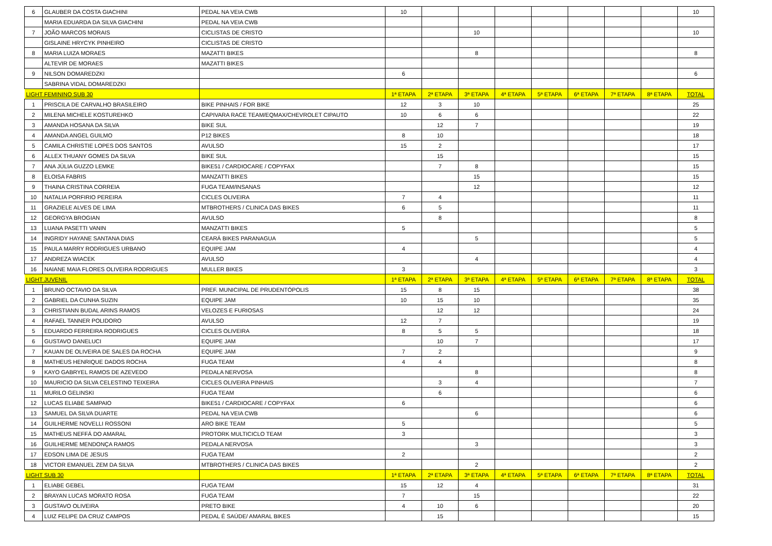| 6 | GLAUBER DA COSTA GIACHINI | PEDAL NA VEIA CWB | 10 | | | | | | | | 10 |
| | MARIA EDUARDA DA SILVA GIACHINI | PEDAL NA VEIA CWB | | | | | | | | | |
| 7 | JOÃO MARCOS MORAIS | CICLISTAS DE CRISTO | | | 10 | | | | | | 10 |
| | GISLAINE HRYCYK PINHEIRO | CICLISTAS DE CRISTO | | | | | | | | | |
| 8 | MARIA LUIZA MORAES | MAZATTI BIKES | | | 8 | | | | | | 8 |
| | ALTEVIR DE MORAES | MAZATTI BIKES | | | | | | | | | |
| 9 | NILSON DOMAREDZKI | | 6 | | | | | | | | 6 |
| | SABRINA VIDAL DOMAREDZKI | | | | | | | | | | |
| LIGHT FEMININO SUB 30 | | | 1ª ETAPA | 2ª ETAPA | 3ª ETAPA | 4ª ETAPA | 5ª ETAPA | 6ª ETAPA | 7ª ETAPA | 8ª ETAPA | TOTAL |
| 1 | PRISCILA DE CARVALHO BRASILEIRO | BIKE PINHAIS / FOR BIKE | 12 | 3 | 10 | | | | | | 25 |
| 2 | MILENA MICHELE KOSTUREHKO | CAPIVARA RACE TEAM/EQMAX/CHEVROLET CIPAUTO | 10 | 6 | 6 | | | | | | 22 |
| 3 | AMANDA HOSANA DA SILVA | BIKE SUL | | 12 | 7 | | | | | | 19 |
| 4 | AMANDA ANGEL GUILMO | P12 BIKES | 8 | 10 | | | | | | | 18 |
| 5 | CAMILA CHRISTIE LOPES DOS SANTOS | AVULSO | 15 | 2 | | | | | | | 17 |
| 6 | ALLEX THUANY GOMES DA SILVA | BIKE SUL | | 15 | | | | | | | 15 |
| 7 | ANA JÚLIA GUZZO LEMKE | BIKE51 / CARDIOCARE / COPYFAX | | 7 | 8 | | | | | | 15 |
| 8 | ELOISA FABRIS | MANZATTI BIKES | | | 15 | | | | | | 15 |
| 9 | THAINA CRISTINA CORREIA | FUGA TEAM/INSANAS | | | 12 | | | | | | 12 |
| 10 | NATALIA PORFIRIO PEREIRA | CICLES OLIVEIRA | 7 | 4 | | | | | | | 11 |
| 11 | GRAZIELE ALVES DE LIMA | MTBROTHERS / CLINICA DAS BIKES | 6 | 5 | | | | | | | 11 |
| 12 | GEORGYA BROGIAN | AVULSO | | 8 | | | | | | | 8 |
| 13 | LUANA PASETTI VANIN | MANZATTI BIKES | 5 | | | | | | | | 5 |
| 14 | INGRIDY HAYANE SANTANA DIAS | CEARÁ BIKES PARANAGUA | | | 5 | | | | | | 5 |
| 15 | PAULA MARRY RODRIGUES URBANO | EQUIPE JAM | 4 | | | | | | | | 4 |
| 17 | ANDREZA WIACEK | AVULSO | | | 4 | | | | | | 4 |
| 16 | NAIANE MAIA FLORES OLIVEIRA RODRIGUES | MULLER BIKES | 3 | | | | | | | | 3 |
| LIGHT JUVENIL | | | 1ª ETAPA | 2ª ETAPA | 3ª ETAPA | 4ª ETAPA | 5ª ETAPA | 6ª ETAPA | 7ª ETAPA | 8ª ETAPA | TOTAL |
| 1 | BRUNO OCTAVIO DA SILVA | PREF. MUNICIPAL DE PRUDENTÓPOLIS | 15 | 8 | 15 | | | | | | 38 |
| 2 | GABRIEL DA CUNHA SUZIN | EQUIPE JAM | 10 | 15 | 10 | | | | | | 35 |
| 3 | CHRISTIANN BUDAL ARINS RAMOS | VELOZES E FURIOSAS | | 12 | 12 | | | | | | 24 |
| 4 | RAFAEL TANNER POLIDORO | AVULSO | 12 | 7 | | | | | | | 19 |
| 5 | EDUARDO FERREIRA RODRIGUES | CICLES OLIVEIRA | 8 | 5 | 5 | | | | | | 18 |
| 6 | GUSTAVO DANELUCI | EQUIPE JAM | | 10 | 7 | | | | | | 17 |
| 7 | KAUAN DE OLIVEIRA DE SALES DA ROCHA | EQUIPE JAM | 7 | 2 | | | | | | | 9 |
| 8 | MATHEUS HENRIQUE DADOS ROCHA | FUGA TEAM | 4 | 4 | | | | | | | 8 |
| 9 | KAYO GABRYEL RAMOS DE AZEVEDO | PEDALA NERVOSA | | | 8 | | | | | | 8 |
| 10 | MAURICIO DA SILVA CELESTINO TEIXEIRA | CICLES OLIVEIRA PINHAIS | | 3 | 4 | | | | | | 7 |
| 11 | MURILO GELINSKI | FUGA TEAM | | 6 | | | | | | | 6 |
| 12 | LUCAS ELIABE SAMPAIO | BIKE51 / CARDIOCARE / COPYFAX | 6 | | | | | | | | 6 |
| 13 | SAMUEL DA SILVA DUARTE | PEDAL NA VEIA CWB | | | 6 | | | | | | 6 |
| 14 | GUILHERME NOVELLI ROSSONI | ARO BIKE TEAM | 5 | | | | | | | | 5 |
| 15 | MATHEUS NEFFÁ DO AMARAL | PROTORK MULTICICLO TEAM | 3 | | | | | | | | 3 |
| 16 | GUILHERME MENDONÇA RAMOS | PEDALA NERVOSA | | | 3 | | | | | | 3 |
| 17 | EDSON LIMA DE JESUS | FUGA TEAM | 2 | | | | | | | | 2 |
| 18 | VICTOR EMANUEL ZEM DA SILVA | MTBROTHERS / CLINICA DAS BIKES | | | 2 | | | | | | 2 |
| LIGHT SUB 30 | | | 1ª ETAPA | 2ª ETAPA | 3ª ETAPA | 4ª ETAPA | 5ª ETAPA | 6ª ETAPA | 7ª ETAPA | 8ª ETAPA | TOTAL |
| 1 | ELIABE GEBEL | FUGA TEAM | 15 | 12 | 4 | | | | | | 31 |
| 2 | BRAYAN LUCAS MORATO ROSA | FUGA TEAM | 7 | | 15 | | | | | | 22 |
| 3 | GUSTAVO OLIVEIRA | PRETO BIKE | 4 | 10 | 6 | | | | | | 20 |
| 4 | LUIZ FELIPE DA CRUZ CAMPOS | PEDAL É SAÚDE/ AMARAL BIKES | | 15 | | | | | | | 15 |